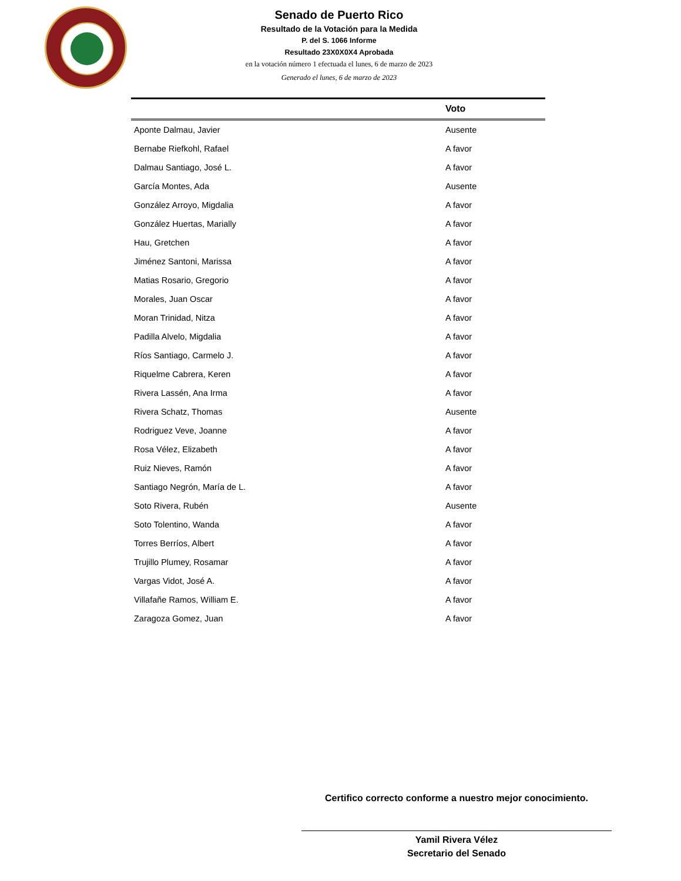Senado de Puerto Rico
Resultado de la Votación para la Medida
P. del S. 1066 Informe
Resultado 23X0X0X4 Aprobada
en la votación número 1 efectuada el lunes, 6 de marzo de 2023
Generado el lunes, 6 de marzo de 2023
| | Voto |
| --- | --- |
| Aponte Dalmau, Javier | Ausente |
| Bernabe Riefkohl, Rafael | A favor |
| Dalmau Santiago, José L. | A favor |
| García Montes, Ada | Ausente |
| González Arroyo, Migdalia | A favor |
| González Huertas, Marially | A favor |
| Hau, Gretchen | A favor |
| Jiménez Santoni, Marissa | A favor |
| Matias Rosario, Gregorio | A favor |
| Morales, Juan Oscar | A favor |
| Moran Trinidad, Nitza | A favor |
| Padilla Alvelo, Migdalia | A favor |
| Ríos Santiago, Carmelo J. | A favor |
| Riquelme Cabrera, Keren | A favor |
| Rivera Lassén, Ana Irma | A favor |
| Rivera Schatz, Thomas | Ausente |
| Rodriguez Veve, Joanne | A favor |
| Rosa Vélez, Elizabeth | A favor |
| Ruiz Nieves, Ramón | A favor |
| Santiago Negrón, María de L. | A favor |
| Soto Rivera, Rubén | Ausente |
| Soto Tolentino, Wanda | A favor |
| Torres Berríos, Albert | A favor |
| Trujillo Plumey, Rosamar | A favor |
| Vargas Vidot, José A. | A favor |
| Villafañe Ramos, William E. | A favor |
| Zaragoza Gomez, Juan | A favor |
Certifico correcto conforme a nuestro mejor conocimiento.
Yamil Rivera Vélez
Secretario del Senado